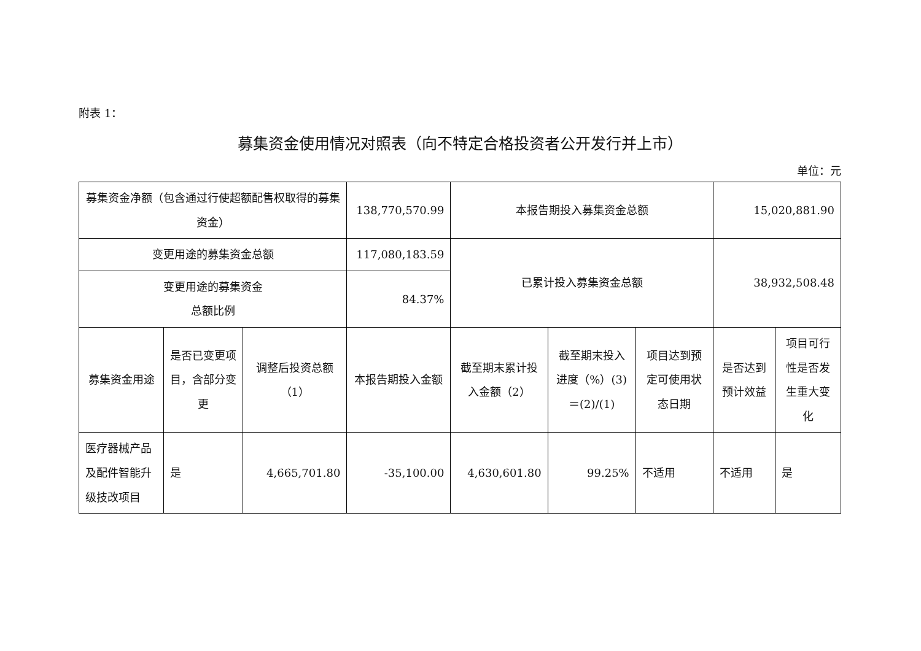附表 1：
募集资金使用情况对照表（向不特定合格投资者公开发行并上市）
单位：元
| 募集资金净额（包含通过行使超额配售权取得的募集资金） | | | 138,770,570.99 | 本报告期投入募集资金总额 | | | 15,020,881.90 | |
| 变更用途的募集资金总额 | | | 117,080,183.59 | 已累计投入募集资金总额 | | | 38,932,508.48 | |
| 变更用途的募集资金 总额比例 | | | 84.37% | | | | | |
| 募集资金用途 | 是否已变更项目，含部分变更 | 调整后投资总额（1） | 本报告期投入金额 | 截至期末累计投入金额（2） | 截至期末投入进度（%）(3)＝(2)/(1) | 项目达到预定可使用状态日期 | 是否达到预计效益 | 项目可行性是否发生重大变化 |
| 医疗器械产品及配件智能升级技改项目 | 是 | 4,665,701.80 | -35,100.00 | 4,630,601.80 | 99.25% | 不适用 | 不适用 | 是 |